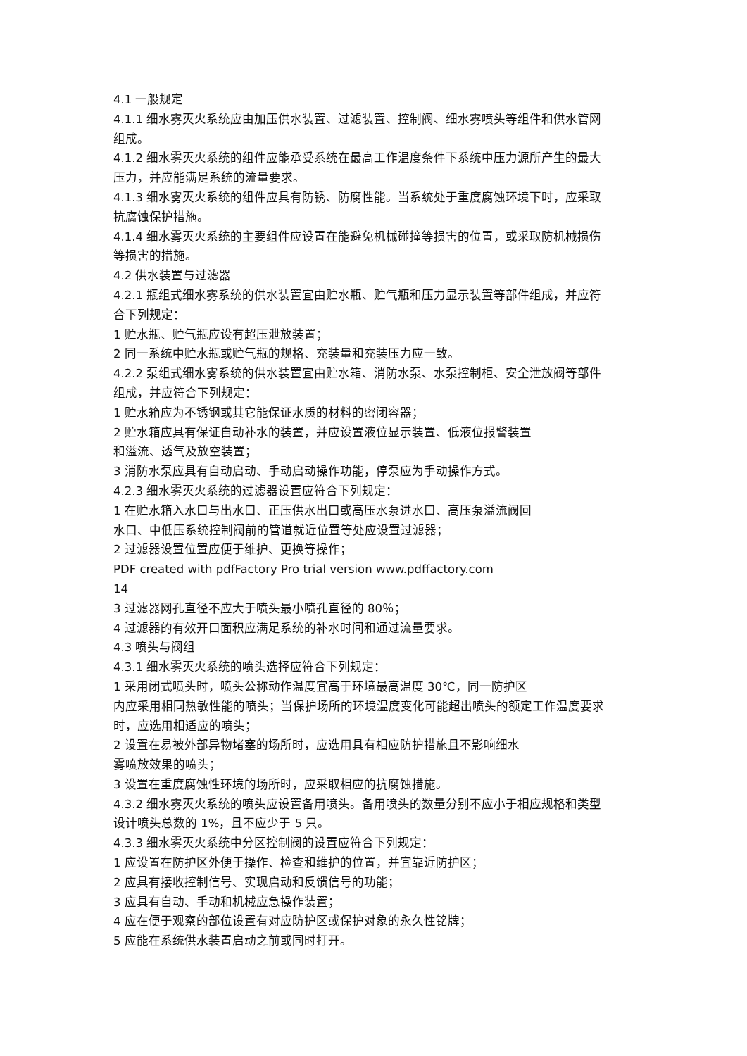4.1 一般规定
4.1.1 细水雾灭火系统应由加压供水装置、过滤装置、控制阀、细水雾喷头等组件和供水管网组成。
4.1.2 细水雾灭火系统的组件应能承受系统在最高工作温度条件下系统中压力源所产生的最大压力，并应能满足系统的流量要求。
4.1.3 细水雾灭火系统的组件应具有防锈、防腐性能。当系统处于重度腐蚀环境下时，应采取抗腐蚀保护措施。
4.1.4 细水雾灭火系统的主要组件应设置在能避免机械碰撞等损害的位置，或采取防机械损伤等损害的措施。
4.2 供水装置与过滤器
4.2.1 瓶组式细水雾系统的供水装置宜由贮水瓶、贮气瓶和压力显示装置等部件组成，并应符合下列规定：
1 贮水瓶、贮气瓶应设有超压泄放装置；
2 同一系统中贮水瓶或贮气瓶的规格、充装量和充装压力应一致。
4.2.2 泵组式细水雾系统的供水装置宜由贮水箱、消防水泵、水泵控制柜、安全泄放阀等部件组成，并应符合下列规定：
1 贮水箱应为不锈钢或其它能保证水质的材料的密闭容器；
2 贮水箱应具有保证自动补水的装置，并应设置液位显示装置、低液位报警装置
和溢流、透气及放空装置；
3 消防水泵应具有自动启动、手动启动操作功能，停泵应为手动操作方式。
4.2.3 细水雾灭火系统的过滤器设置应符合下列规定：
1 在贮水箱入水口与出水口、正压供水出口或高压水泵进水口、高压泵溢流阀回
水口、中低压系统控制阀前的管道就近位置等处应设置过滤器；
2 过滤器设置位置应便于维护、更换等操作；
PDF created with pdfFactory Pro trial version www.pdffactory.com
14
3 过滤器网孔直径不应大于喷头最小喷孔直径的 80％；
4 过滤器的有效开口面积应满足系统的补水时间和通过流量要求。
4.3 喷头与阀组
4.3.1 细水雾灭火系统的喷头选择应符合下列规定：
1 采用闭式喷头时，喷头公称动作温度宜高于环境最高温度 30℃，同一防护区
内应采用相同热敏性能的喷头；当保护场所的环境温度变化可能超出喷头的额定工作温度要求时，应选用相适应的喷头；
2 设置在易被外部异物堵塞的场所时，应选用具有相应防护措施且不影响细水
雾喷放效果的喷头；
3 设置在重度腐蚀性环境的场所时，应采取相应的抗腐蚀措施。
4.3.2 细水雾灭火系统的喷头应设置备用喷头。备用喷头的数量分别不应小于相应规格和类型设计喷头总数的 1%，且不应少于 5 只。
4.3.3 细水雾灭火系统中分区控制阀的设置应符合下列规定：
1 应设置在防护区外便于操作、检查和维护的位置，并宜靠近防护区；
2 应具有接收控制信号、实现启动和反馈信号的功能；
3 应具有自动、手动和机械应急操作装置；
4 应在便于观察的部位设置有对应防护区或保护对象的永久性铭牌；
5 应能在系统供水装置启动之前或同时打开。